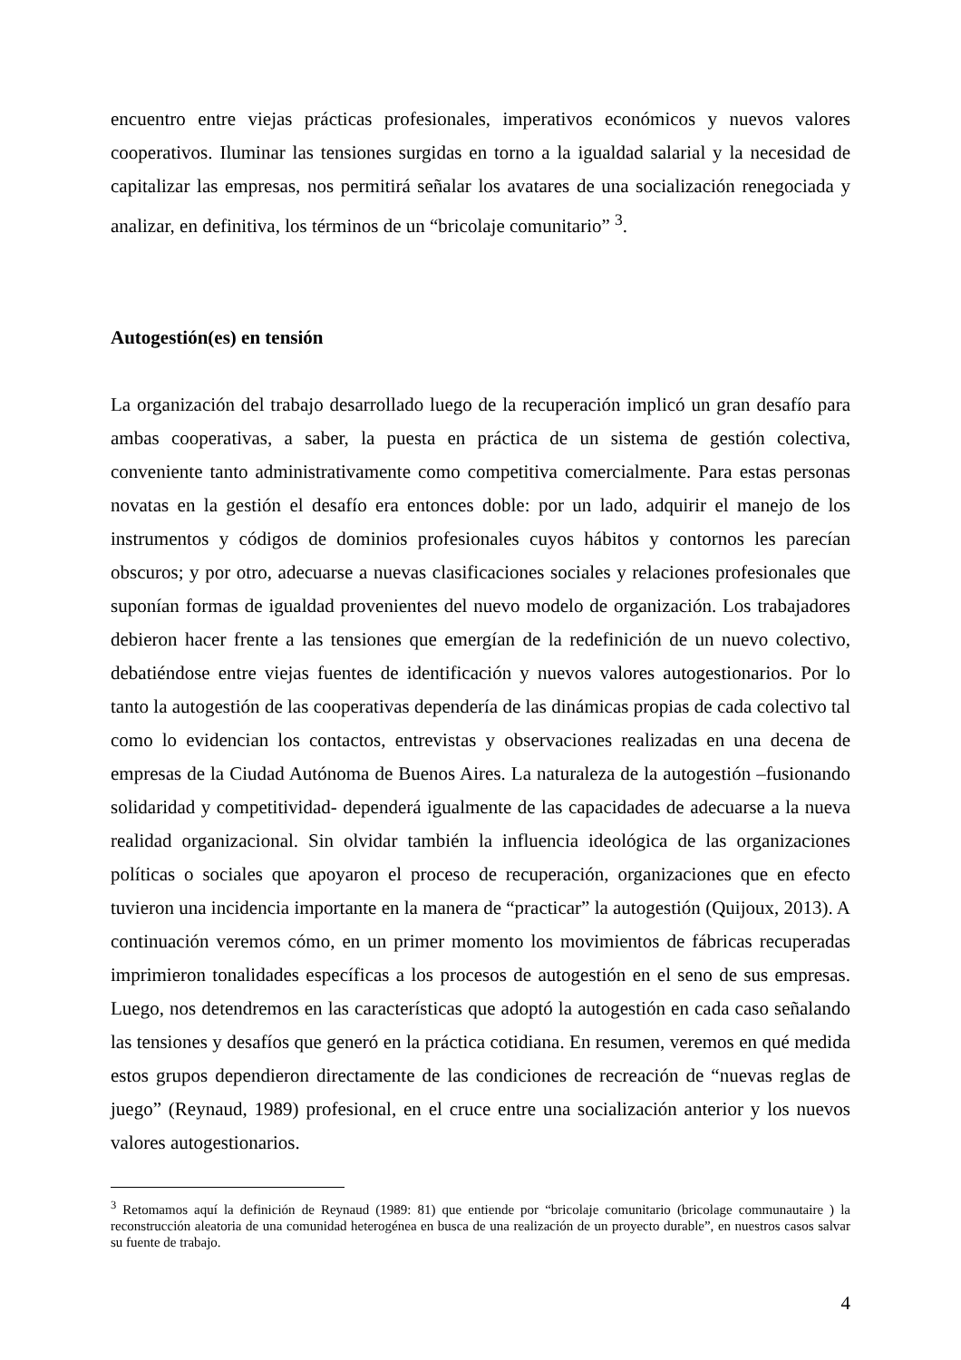encuentro entre viejas prácticas profesionales, imperativos económicos y nuevos valores cooperativos. Iluminar las tensiones surgidas en torno a la igualdad salarial y la necesidad de capitalizar las empresas, nos permitirá señalar los avatares de una socialización renegociada y analizar, en definitiva, los términos de un “bricolaje comunitario” <sup>3</sup>.
Autogestión(es) en tensión
La organización del trabajo desarrollado luego de la recuperación implicó un gran desafío para ambas cooperativas, a saber, la puesta en práctica de un sistema de gestión colectiva, conveniente tanto administrativamente como competitiva comercialmente. Para estas personas novatas en la gestión el desafío era entonces doble: por un lado, adquirir el manejo de los instrumentos y códigos de dominios profesionales cuyos hábitos y contornos les parecían obscuros; y por otro, adecuarse a nuevas clasificaciones sociales y relaciones profesionales que suponían formas de igualdad provenientes del nuevo modelo de organización. Los trabajadores debieron hacer frente a las tensiones que emergían de la redefinición de un nuevo colectivo, debatiéndose entre viejas fuentes de identificación y nuevos valores autogestionarios. Por lo tanto la autogestión de las cooperativas dependería de las dinámicas propias de cada colectivo tal como lo evidencian los contactos, entrevistas y observaciones realizadas en una decena de empresas de la Ciudad Autónoma de Buenos Aires. La naturaleza de la autogestión –fusionando solidaridad y competitividad- dependerá igualmente de las capacidades de adecuarse a la nueva realidad organizacional. Sin olvidar también la influencia ideológica de las organizaciones políticas o sociales que apoyaron el proceso de recuperación, organizaciones que en efecto tuvieron una incidencia importante en la manera de “practicar” la autogestión (Quijoux, 2013). A continuación veremos cómo, en un primer momento los movimientos de fábricas recuperadas imprimieron tonalidades específicas a los procesos de autogestión en el seno de sus empresas. Luego, nos detendremos en las características que adoptó la autogestión en cada caso señalando las tensiones y desafíos que generó en la práctica cotidiana. En resumen, veremos en qué medida estos grupos dependieron directamente de las condiciones de recreación de “nuevas reglas de juego” (Reynaud, 1989) profesional, en el cruce entre una socialización anterior y los nuevos valores autogestionarios.
<sup>3</sup> Retomamos aquí la definición de Reynaud (1989: 81) que entiende por “bricolaje comunitario (bricolage communautaire ) la reconstrucción aleatoria de una comunidad heterogénea en busca de una realización de un proyecto durable”, en nuestros casos salvar su fuente de trabajo.
4